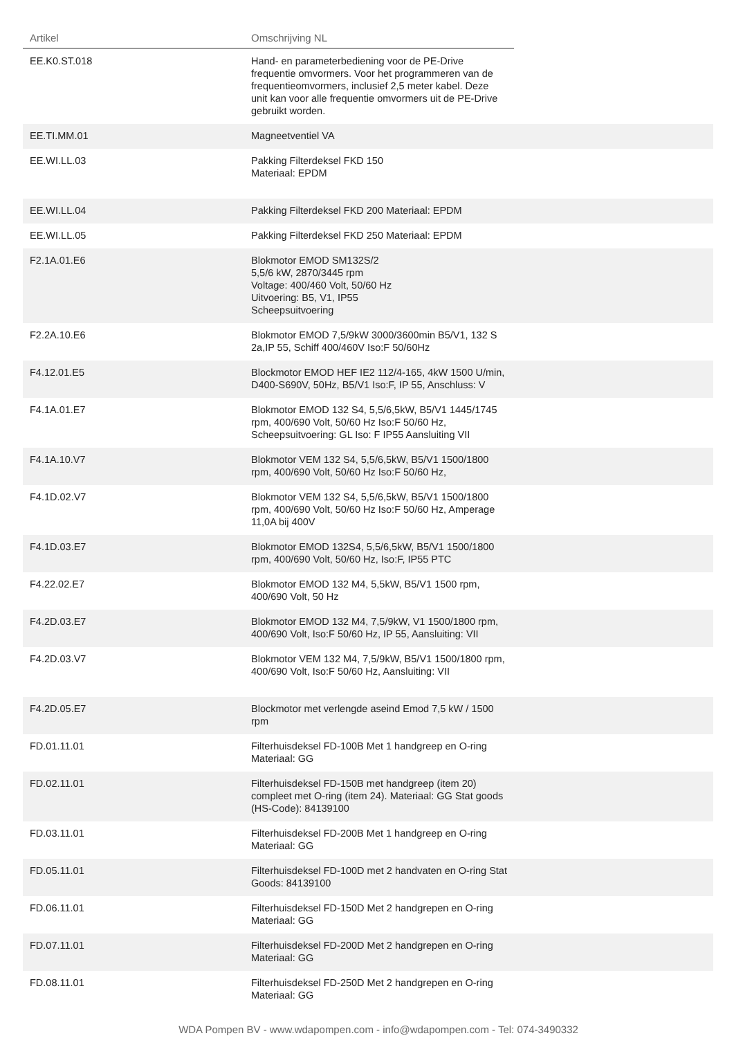| Artikel | Omschrijving NL | |
| --- | --- | --- |
| EE.K0.ST.018 | Hand- en parameterbediening voor de PE-Drive frequentie omvormers. Voor het programmeren van de frequentieomvormers, inclusief 2,5 meter kabel. Deze unit kan voor alle frequentie omvormers uit de PE-Drive gebruikt worden. | |
| EE.TI.MM.01 | Magneetventiel VA | |
| EE.WI.LL.03 | Pakking Filterdeksel FKD 150 Materiaal: EPDM | |
| EE.WI.LL.04 | Pakking Filterdeksel FKD 200 Materiaal: EPDM | |
| EE.WI.LL.05 | Pakking Filterdeksel FKD 250 Materiaal: EPDM | |
| F2.1A.01.E6 | Blokmotor EMOD SM132S/2 5,5/6 kW, 2870/3445 rpm Voltage: 400/460 Volt, 50/60 Hz Uitvoering: B5, V1, IP55 Scheepsuitvoering | |
| F2.2A.10.E6 | Blokmotor EMOD 7,5/9kW 3000/3600min B5/V1, 132 S 2a,IP 55, Schiff 400/460V Iso:F 50/60Hz | |
| F4.12.01.E5 | Blockmotor EMOD HEF IE2 112/4-165, 4kW 1500 U/min, D400-S690V, 50Hz, B5/V1 Iso:F, IP 55, Anschluss: V | |
| F4.1A.01.E7 | Blokmotor EMOD 132 S4, 5,5/6,5kW, B5/V1 1445/1745 rpm, 400/690 Volt, 50/60 Hz Iso:F 50/60 Hz, Scheepsuitvoering: GL Iso: F IP55 Aansluiting VII | |
| F4.1A.10.V7 | Blokmotor VEM 132 S4, 5,5/6,5kW, B5/V1 1500/1800 rpm, 400/690 Volt, 50/60 Hz Iso:F 50/60 Hz, | |
| F4.1D.02.V7 | Blokmotor VEM 132 S4, 5,5/6,5kW, B5/V1 1500/1800 rpm, 400/690 Volt, 50/60 Hz Iso:F 50/60 Hz, Amperage 11,0A bij 400V | |
| F4.1D.03.E7 | Blokmotor EMOD 132S4, 5,5/6,5kW, B5/V1 1500/1800 rpm, 400/690 Volt, 50/60 Hz, Iso:F, IP55 PTC | |
| F4.22.02.E7 | Blokmotor EMOD 132 M4, 5,5kW, B5/V1 1500 rpm, 400/690 Volt, 50 Hz | |
| F4.2D.03.E7 | Blokmotor EMOD 132 M4, 7,5/9kW, V1 1500/1800 rpm, 400/690 Volt, Iso:F 50/60 Hz, IP 55, Aansluiting: VII | |
| F4.2D.03.V7 | Blokmotor VEM 132 M4, 7,5/9kW, B5/V1 1500/1800 rpm, 400/690 Volt, Iso:F 50/60 Hz, Aansluiting: VII | |
| F4.2D.05.E7 | Blockmotor met verlengde aseind Emod 7,5 kW / 1500 rpm | |
| FD.01.11.01 | Filterhuisdeksel FD-100B Met 1 handgreep en O-ring Materiaal: GG | |
| FD.02.11.01 | Filterhuisdeksel FD-150B met handgreep (item 20) compleet met O-ring (item 24). Materiaal: GG Stat goods (HS-Code): 84139100 | |
| FD.03.11.01 | Filterhuisdeksel FD-200B Met 1 handgreep en O-ring Materiaal: GG | |
| FD.05.11.01 | Filterhuisdeksel FD-100D met 2 handvaten en O-ring Stat Goods: 84139100 | |
| FD.06.11.01 | Filterhuisdeksel FD-150D Met 2 handgrepen en O-ring Materiaal: GG | |
| FD.07.11.01 | Filterhuisdeksel FD-200D Met 2 handgrepen en O-ring Materiaal: GG | |
| FD.08.11.01 | Filterhuisdeksel FD-250D Met 2 handgrepen en O-ring Materiaal: GG | |
WDA Pompen BV - www.wdapompen.com - info@wdapompen.com - Tel: 074-3490332